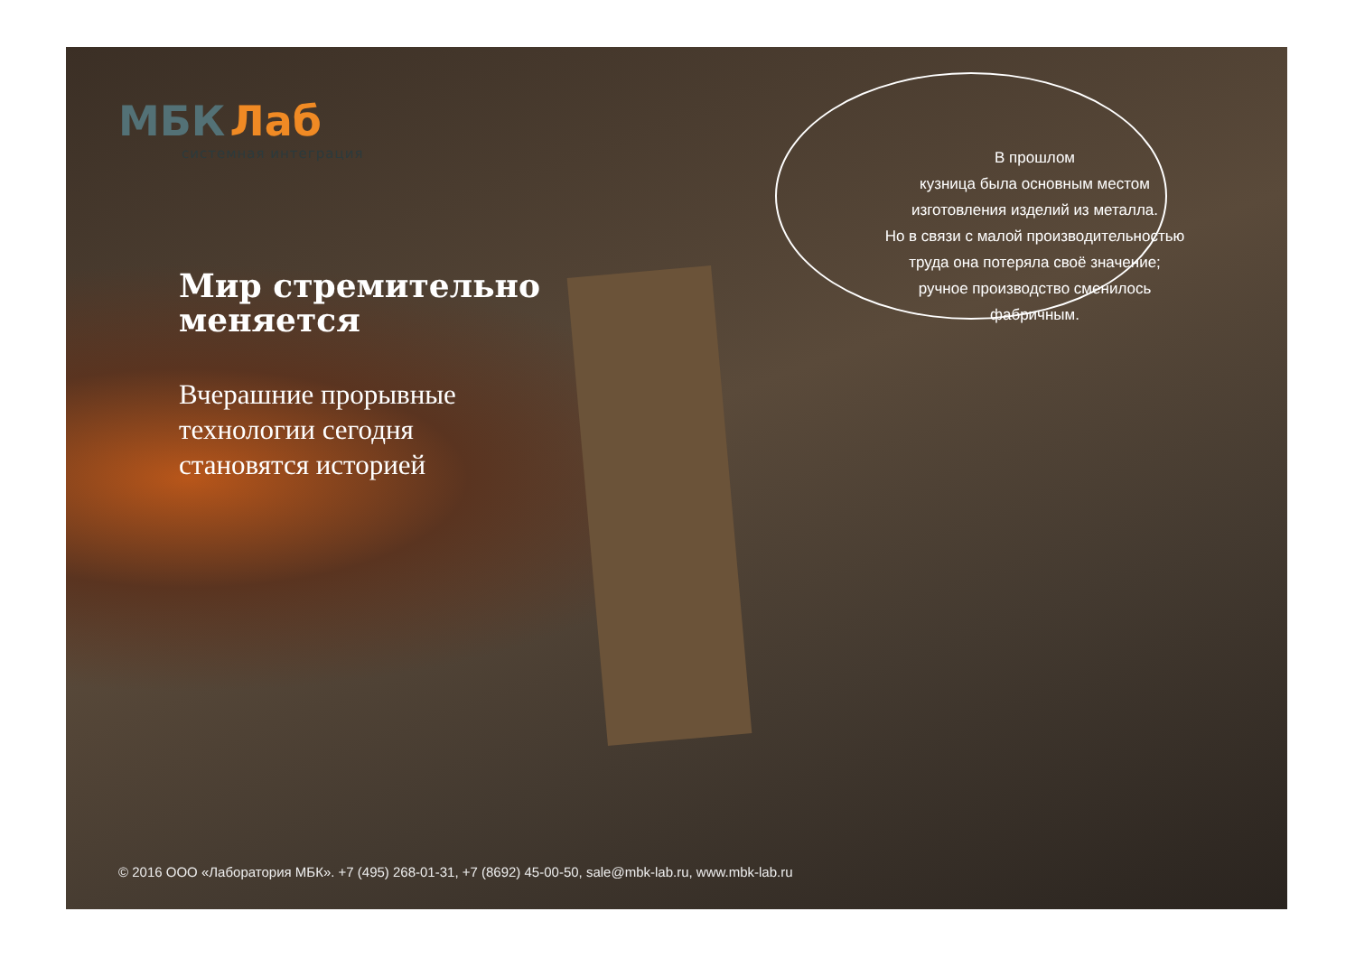МБК Лаб
системная интеграция
Мир стремительно
меняется
Вчерашние прорывные
технологии сегодня
становятся историей
В прошлом
кузница была основным местом
изготовления изделий из металла.
Но в связи с малой производительностью
труда она потеряла своё значение;
ручное производство сменилось
фабричным.
© 2016 ООО «Лаборатория МБК». +7 (495) 268-01-31, +7 (8692) 45-00-50, sale@mbk-lab.ru, www.mbk-lab.ru